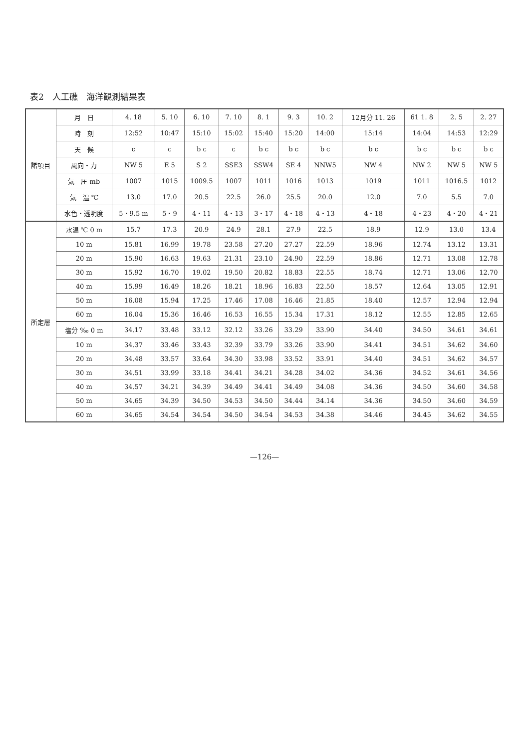表2　人工礁　海洋観測結果表
| 諸項目 | 月 日 | 4. 18 | 5. 10 | 6. 10 | 7. 10 | 8. 1 | 9. 3 | 10. 2 | 12月分 11. 26 | 61 1. 8 | 2. 5 | 2. 27 |
| --- | --- | --- | --- | --- | --- | --- | --- | --- | --- | --- | --- | --- |
| | 時 刻 | 12:52 | 10:47 | 15:10 | 15:02 | 15:40 | 15:20 | 14:00 | 15:14 | 14:04 | 14:53 | 12:29 |
| | 天 候 | c | c | b c | c | b c | b c | b c | b c | b c | b c | b c |
| | 風向・力 | NW 5 | E 5 | S 2 | SSE3 | SSW4 | SE 4 | NNW5 | NW 4 | NW 2 | NW 5 | NW 5 |
| | 気 圧 mb | 1007 | 1015 | 1009.5 | 1007 | 1011 | 1016 | 1013 | 1019 | 1011 | 1016.5 | 1012 |
| | 気 温 ℃ | 13.0 | 17.0 | 20.5 | 22.5 | 26.0 | 25.5 | 20.0 | 12.0 | 7.0 | 5.5 | 7.0 |
| | 水色・透明度 | 5・9.5 m | 5・9 | 4・11 | 4・13 | 3・17 | 4・18 | 4・13 | 4・18 | 4・23 | 4・20 | 4・21 |
| 所定層 | 水温 ℃ 0 m | 15.7 | 17.3 | 20.9 | 24.9 | 28.1 | 27.9 | 22.5 | 18.9 | 12.9 | 13.0 | 13.4 |
| | 10 m | 15.81 | 16.99 | 19.78 | 23.58 | 27.20 | 27.27 | 22.59 | 18.96 | 12.74 | 13.12 | 13.31 |
| | 20 m | 15.90 | 16.63 | 19.63 | 21.31 | 23.10 | 24.90 | 22.59 | 18.86 | 12.71 | 13.08 | 12.78 |
| | 30 m | 15.92 | 16.70 | 19.02 | 19.50 | 20.82 | 18.83 | 22.55 | 18.74 | 12.71 | 13.06 | 12.70 |
| | 40 m | 15.99 | 16.49 | 18.26 | 18.21 | 18.96 | 16.83 | 22.50 | 18.57 | 12.64 | 13.05 | 12.91 |
| | 50 m | 16.08 | 15.94 | 17.25 | 17.46 | 17.08 | 16.46 | 21.85 | 18.40 | 12.57 | 12.94 | 12.94 |
| | 60 m | 16.04 | 15.36 | 16.46 | 16.53 | 16.55 | 15.34 | 17.31 | 18.12 | 12.55 | 12.85 | 12.65 |
| | 塩分 ‰ 0 m | 34.17 | 33.48 | 33.12 | 32.12 | 33.26 | 33.29 | 33.90 | 34.40 | 34.50 | 34.61 | 34.61 |
| | 10 m | 34.37 | 33.46 | 33.43 | 32.39 | 33.79 | 33.26 | 33.90 | 34.41 | 34.51 | 34.62 | 34.60 |
| | 20 m | 34.48 | 33.57 | 33.64 | 34.30 | 33.98 | 33.52 | 33.91 | 34.40 | 34.51 | 34.62 | 34.57 |
| | 30 m | 34.51 | 33.99 | 33.18 | 34.41 | 34.21 | 34.28 | 34.02 | 34.36 | 34.52 | 34.61 | 34.56 |
| | 40 m | 34.57 | 34.21 | 34.39 | 34.49 | 34.41 | 34.49 | 34.08 | 34.36 | 34.50 | 34.60 | 34.58 |
| | 50 m | 34.65 | 34.39 | 34.50 | 34.53 | 34.50 | 34.44 | 34.14 | 34.36 | 34.50 | 34.60 | 34.59 |
| | 60 m | 34.65 | 34.54 | 34.54 | 34.50 | 34.54 | 34.53 | 34.38 | 34.46 | 34.45 | 34.62 | 34.55 |
—126—